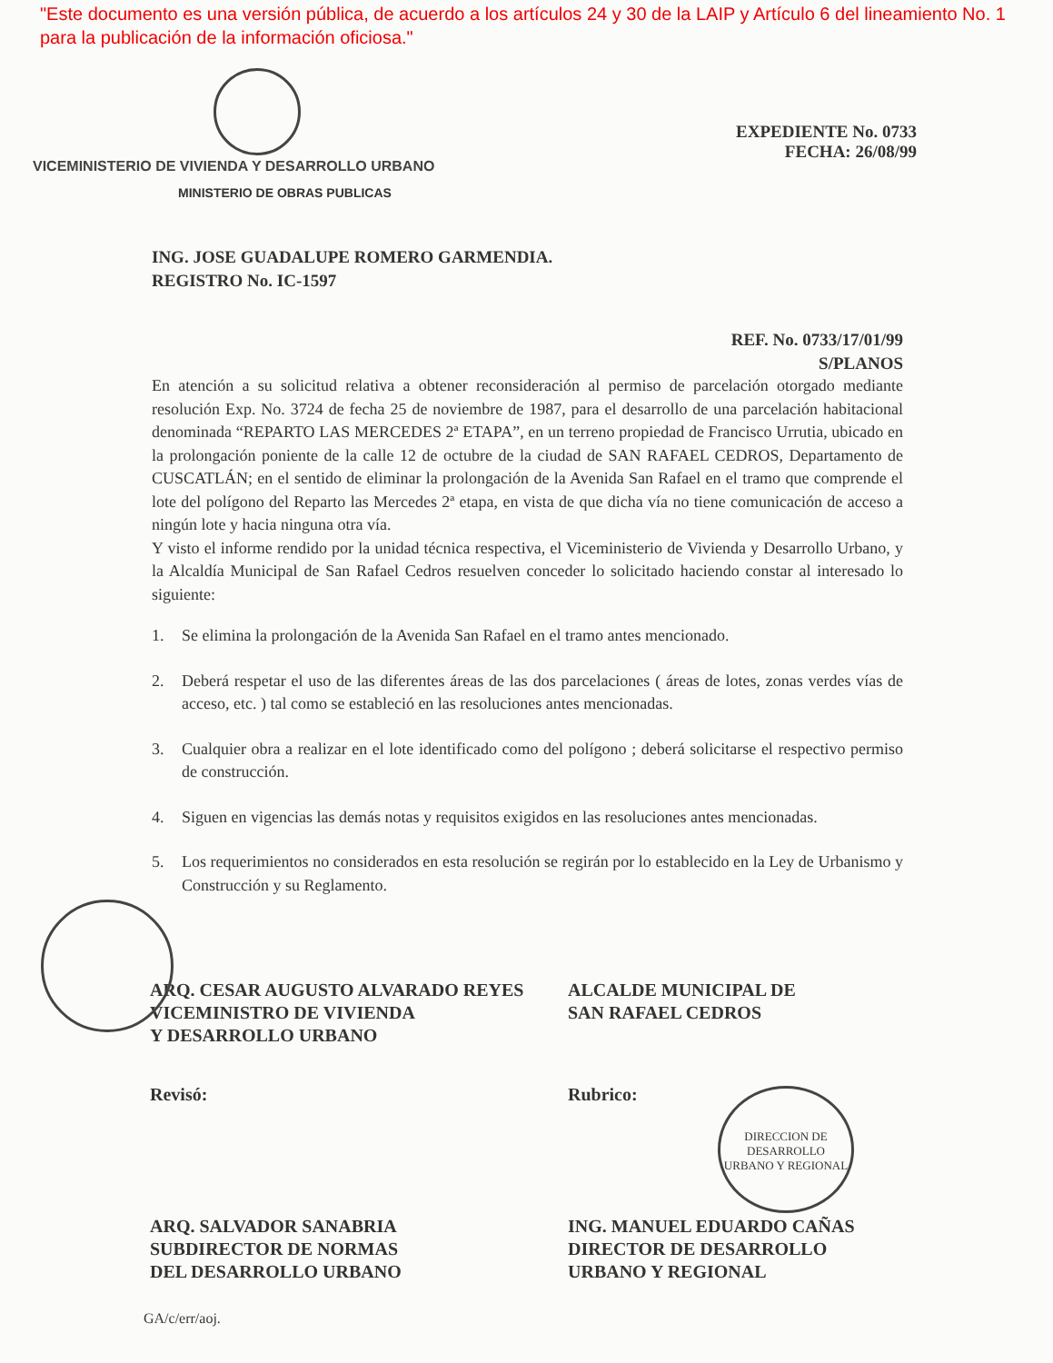"Este documento es una versión pública, de acuerdo a los artículos 24 y 30 de la LAIP y Artículo 6 del lineamiento No. 1 para la publicación de la información oficiosa."
VICEMINISTERIO DE VIVIENDA Y DESARROLLO URBANO
MINISTERIO DE OBRAS PUBLICAS
EXPEDIENTE No. 0733
FECHA: 26/08/99
ING. JOSE GUADALUPE ROMERO GARMENDIA.
REGISTRO No. IC-1597
REF. No. 0733/17/01/99
S/PLANOS
En atención a su solicitud relativa a obtener reconsideración al permiso de parcelación otorgado mediante resolución Exp. No. 3724 de fecha 25 de noviembre de 1987, para el desarrollo de una parcelación habitacional denominada “REPARTO LAS MERCEDES 2ª ETAPA”, en un terreno propiedad de Francisco Urrutia, ubicado en la prolongación poniente de la calle 12 de octubre de la ciudad de SAN RAFAEL CEDROS, Departamento de CUSCATLÁN; en el sentido de eliminar la prolongación de la Avenida San Rafael en el tramo que comprende el lote del polígono del Reparto las Mercedes 2ª etapa, en vista de que dicha vía no tiene comunicación de acceso a ningún lote y hacia ninguna otra vía.
Y visto el informe rendido por la unidad técnica respectiva, el Viceministerio de Vivienda y Desarrollo Urbano, y la Alcaldía Municipal de San Rafael Cedros resuelven conceder lo solicitado haciendo constar al interesado lo siguiente:
1. Se elimina la prolongación de la Avenida San Rafael en el tramo antes mencionado.
2. Deberá respetar el uso de las diferentes áreas de las dos parcelaciones ( áreas de lotes, zonas verdes vías de acceso, etc. ) tal como se estableció en las resoluciones antes mencionadas.
3. Cualquier obra a realizar en el lote identificado como del polígono ; deberá solicitarse el respectivo permiso de construcción.
4. Siguen en vigencias las demás notas y requisitos exigidos en las resoluciones antes mencionadas.
5. Los requerimientos no considerados en esta resolución se regirán por lo establecido en la Ley de Urbanismo y Construcción y su Reglamento.
ARQ. CESAR AUGUSTO ALVARADO REYES
VICEMINISTRO DE VIVIENDA
Y DESARROLLO URBANO
ALCALDE MUNICIPAL DE
SAN RAFAEL CEDROS
Revisó: Rubrico:
DIRECCION DE DESARROLLO URBANO Y REGIONAL
ARQ. SALVADOR SANABRIA
SUBDIRECTOR DE NORMAS
DEL DESARROLLO URBANO
ING. MANUEL EDUARDO CAÑAS
DIRECTOR DE DESARROLLO
URBANO Y REGIONAL
GA/c/err/aoj.